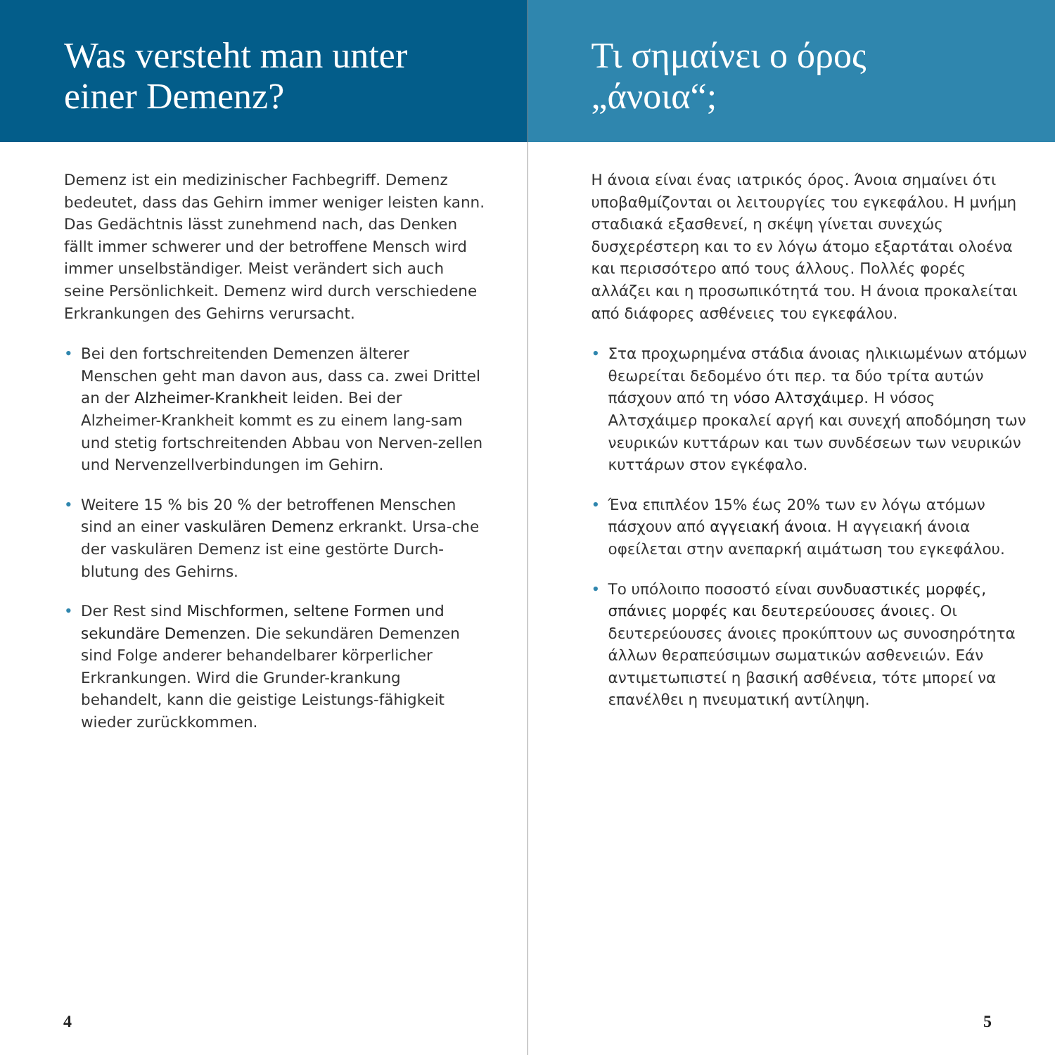Was versteht man unter
einer Demenz?
Demenz ist ein medizinischer Fachbegriff. Demenz bedeutet, dass das Gehirn immer weniger leisten kann. Das Gedächtnis lässt zunehmend nach, das Denken fällt immer schwerer und der betroffene Mensch wird immer unselbständiger. Meist verändert sich auch seine Persönlichkeit. Demenz wird durch verschiedene Erkrankungen des Gehirns verursacht.
• Bei den fortschreitenden Demenzen älterer Menschen geht man davon aus, dass ca. zwei Drittel an der Alzheimer-Krankheit leiden. Bei der Alzheimer-Krankheit kommt es zu einem lang-sam und stetig fortschreitenden Abbau von Nerven-zellen und Nervenzellverbindungen im Gehirn.
• Weitere 15 % bis 20 % der betroffenen Menschen sind an einer vaskulären Demenz erkrankt. Ursa-che der vaskulären Demenz ist eine gestörte Durch-blutung des Gehirns.
• Der Rest sind Mischformen, seltene Formen und sekundäre Demenzen. Die sekundären Demenzen sind Folge anderer behandelbarer körperlicher Erkrankungen. Wird die Grunder-krankung behandelt, kann die geistige Leistungs-fähigkeit wieder zurückkommen.
4
Τι σημαίνει ο όρος
„άνοια“;
Η άνοια είναι ένας ιατρικός όρος. Άνοια σημαίνει ότι υποβαθμίζονται οι λειτουργίες του εγκεφάλου. Η μνήμη σταδιακά εξασθενεί, η σκέψη γίνεται συνεχώς δυσχερέστερη και το εν λόγω άτομο εξαρτάται ολοένα και περισσότερο από τους άλλους. Πολλές φορές αλλάζει και η προσωπικότητά του. Η άνοια προκαλείται από διάφορες ασθένειες του εγκεφάλου.
• Στα προχωρημένα στάδια άνοιας ηλικιωμένων ατόμων θεωρείται δεδομένο ότι περ. τα δύο τρίτα αυτών πάσχουν από τη νόσο Αλτσχάιμερ. Η νόσος Αλτσχάιμερ προκαλεί αργή και συνεχή αποδόμηση των νευρικών κυττάρων και των συνδέσεων των νευρικών κυττάρων στον εγκέφαλο.
• Ένα επιπλέον 15% έως 20% των εν λόγω ατόμων πάσχουν από αγγειακή άνοια. Η αγγειακή άνοια οφείλεται στην ανεπαρκή αιμάτωση του εγκεφάλου.
• Το υπόλοιπο ποσοστό είναι συνδυαστικές μορφές, σπάνιες μορφές και δευτερεύουσες άνοιες. Οι δευτερεύουσες άνοιες προκύπτουν ως συνοσηρότητα άλλων θεραπεύσιμων σωματικών ασθενειών. Εάν αντιμετωπιστεί η βασική ασθένεια, τότε μπορεί να επανέλθει η πνευματική αντίληψη.
5